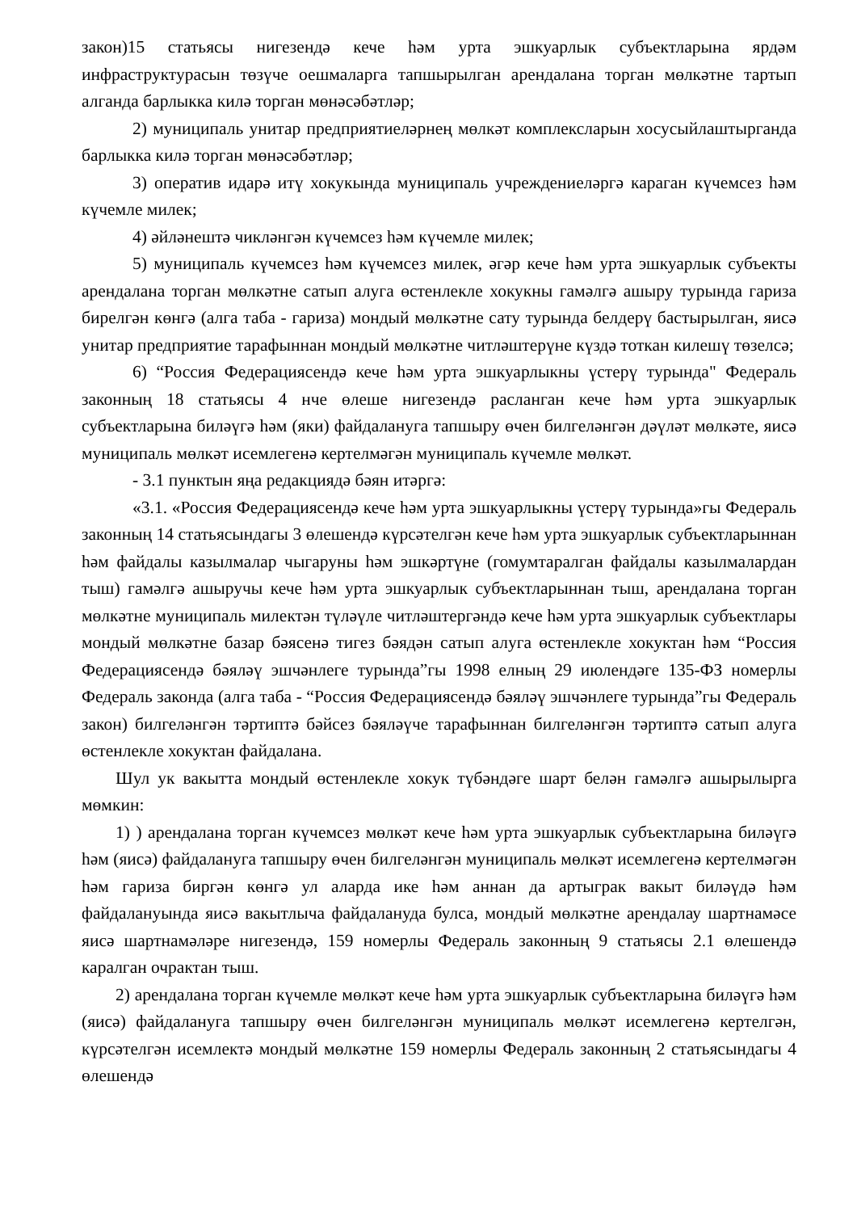закон)15 статьясы нигезендә кече һәм урта эшкуарлык субъектларына ярдәм инфраструктурасын төзүче оешмаларга тапшырылган арендалана торган мөлкәтне тартып алганда барлыкка килә торган мөнәсәбәтләр;
2) муниципаль унитар предприятиеләрнең мөлкәт комплексларын хосусыйлаштырганда барлыкка килә торган мөнәсәбәтләр;
3) оператив идарә итү хокукында муниципаль учреждениеләргә караган күчемсез һәм күчемле милек;
4) әйләнештә чикләнгән күчемсез һәм күчемле милек;
5) муниципаль күчемсез һәм күчемсез милек, әгәр кече һәм урта эшкуарлык субъекты арендалана торган мөлкәтне сатып алуга өстенлекле хокукны гамәлгә ашыру турында гариза бирелгән көнгә (алга таба - гариза) мондый мөлкәтне сату турында белдерү бастырылган, яисә унитар предприятие тарафыннан мондый мөлкәтне читләштерүне күздә тоткан килешү төзелсә;
6) “Россия Федерациясендә кече һәм урта эшкуарлыкны үстерү турында" Федераль законның 18 статьясы 4 нче өлеше нигезендә расланган кече һәм урта эшкуарлык субъектларына биләүгә һәм (яки) файдалануга тапшыру өчен билгеләнгән дәүләт мөлкәте, яисә муниципаль мөлкәт исемлегенә кертелмәгән муниципаль күчемле мөлкәт.
- 3.1 пунктын яңа редакциядә бәян итәргә:
«3.1. «Россия Федерациясендә кече һәм урта эшкуарлыкны үстерү турында»гы Федераль законның 14 статьясындагы 3 өлешендә күрсәтелгән кече һәм урта эшкуарлык субъектларыннан һәм файдалы казылмалар чыгаруны һәм эшкәртүне (гомумтаралган файдалы казылмалардан тыш) гамәлгә ашыручы кече һәм урта эшкуарлык субъектларыннан тыш, арендалана торган мөлкәтне муниципаль милектән түләүле читләштергәндә кече һәм урта эшкуарлык субъектлары мондый мөлкәтне базар бәясенә тигез бәядән сатып алуга өстенлекле хокуктан һәм “Россия Федерациясендә бәяләү эшчәнлеге турында”гы 1998 елның 29 июлендәге 135-ФЗ номерлы Федераль законда (алга таба - “Россия Федерациясендә бәяләү эшчәнлеге турында”гы Федераль закон) билгеләнгән тәртиптә бәйсез бәяләүче тарафыннан билгеләнгән тәртиптә сатып алуга өстенлекле хокуктан файдалана.
Шул ук вакытта мондый өстенлекле хокук түбәндәге шарт белән гамәлгә ашырылырга мөмкин:
1) ) арендалана торган күчемсез мөлкәт кече һәм урта эшкуарлык субъектларына биләүгә һәм (яисә) файдалануга тапшыру өчен билгеләнгән муниципаль мөлкәт исемлегенә кертелмәгән һәм гариза биргән көнгә ул аларда ике һәм аннан да артыграк вакыт биләүдә һәм файдалануында яисә вакытлыча файдалануда булса, мондый мөлкәтне арендалау шартнамәсе яисә шартнамәләре нигезендә, 159 номерлы Федераль законның 9 статьясы 2.1 өлешендә каралган очрактан тыш.
2) арендалана торган күчемле мөлкәт кече һәм урта эшкуарлык субъектларына биләүгә һәм (яисә) файдалануга тапшыру өчен билгеләнгән муниципаль мөлкәт исемлегенә кертелгән, күрсәтелгән исемлектә мондый мөлкәтне 159 номерлы Федераль законның 2 статьясындагы 4 өлешендә